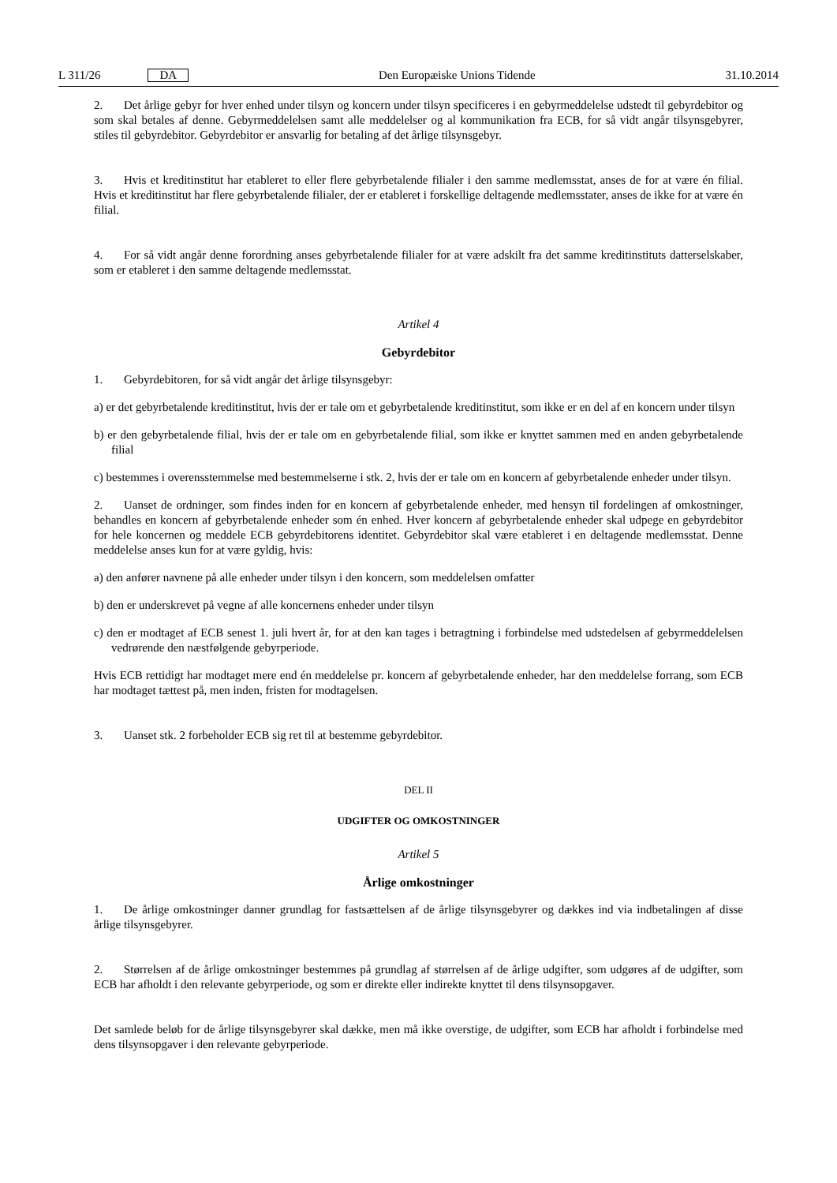L 311/26 DA
Den Europæiske Unions Tidende 31.10.2014
2. Det årlige gebyr for hver enhed under tilsyn og koncern under tilsyn specificeres i en gebyrmeddelelse udstedt til gebyrdebitor og som skal betales af denne. Gebyrmeddelelsen samt alle meddelelser og al kommunikation fra ECB, for så vidt angår tilsynsgebyrer, stiles til gebyrdebitor. Gebyrdebitor er ansvarlig for betaling af det årlige tilsynsgebyr.
3. Hvis et kreditinstitut har etableret to eller flere gebyrbetalende filialer i den samme medlemsstat, anses de for at være én filial. Hvis et kreditinstitut har flere gebyrbetalende filialer, der er etableret i forskellige deltagende medlemsstater, anses de ikke for at være én filial.
4. For så vidt angår denne forordning anses gebyrbetalende filialer for at være adskilt fra det samme kreditinstituts datterselskaber, som er etableret i den samme deltagende medlemsstat.
Artikel 4
Gebyrdebitor
1. Gebyrdebitoren, for så vidt angår det årlige tilsynsgebyr:
a) er det gebyrbetalende kreditinstitut, hvis der er tale om et gebyrbetalende kreditinstitut, som ikke er en del af en koncern under tilsyn
b) er den gebyrbetalende filial, hvis der er tale om en gebyrbetalende filial, som ikke er knyttet sammen med en anden gebyrbetalende filial
c) bestemmes i overensstemmelse med bestemmelserne i stk. 2, hvis der er tale om en koncern af gebyrbetalende enheder under tilsyn.
2. Uanset de ordninger, som findes inden for en koncern af gebyrbetalende enheder, med hensyn til fordelingen af omkostninger, behandles en koncern af gebyrbetalende enheder som én enhed. Hver koncern af gebyrbetalende enheder skal udpege en gebyrdebitor for hele koncernen og meddele ECB gebyrdebitorens identitet. Gebyrdebitor skal være etableret i en deltagende medlemsstat. Denne meddelelse anses kun for at være gyldig, hvis:
a) den anfører navnene på alle enheder under tilsyn i den koncern, som meddelelsen omfatter
b) den er underskrevet på vegne af alle koncernens enheder under tilsyn
c) den er modtaget af ECB senest 1. juli hvert år, for at den kan tages i betragtning i forbindelse med udstedelsen af gebyrmeddelelsen vedrørende den næstfølgende gebyrperiode.
Hvis ECB rettidigt har modtaget mere end én meddelelse pr. koncern af gebyrbetalende enheder, har den meddelelse forrang, som ECB har modtaget tættest på, men inden, fristen for modtagelsen.
3. Uanset stk. 2 forbeholder ECB sig ret til at bestemme gebyrdebitor.
DEL II
UDGIFTER OG OMKOSTNINGER
Artikel 5
Årlige omkostninger
1. De årlige omkostninger danner grundlag for fastsættelsen af de årlige tilsynsgebyrer og dækkes ind via indbetalingen af disse årlige tilsynsgebyrer.
2. Størrelsen af de årlige omkostninger bestemmes på grundlag af størrelsen af de årlige udgifter, som udgøres af de udgifter, som ECB har afholdt i den relevante gebyrperiode, og som er direkte eller indirekte knyttet til dens tilsynsopgaver.
Det samlede beløb for de årlige tilsynsgebyrer skal dække, men må ikke overstige, de udgifter, som ECB har afholdt i forbindelse med dens tilsynsopgaver i den relevante gebyrperiode.